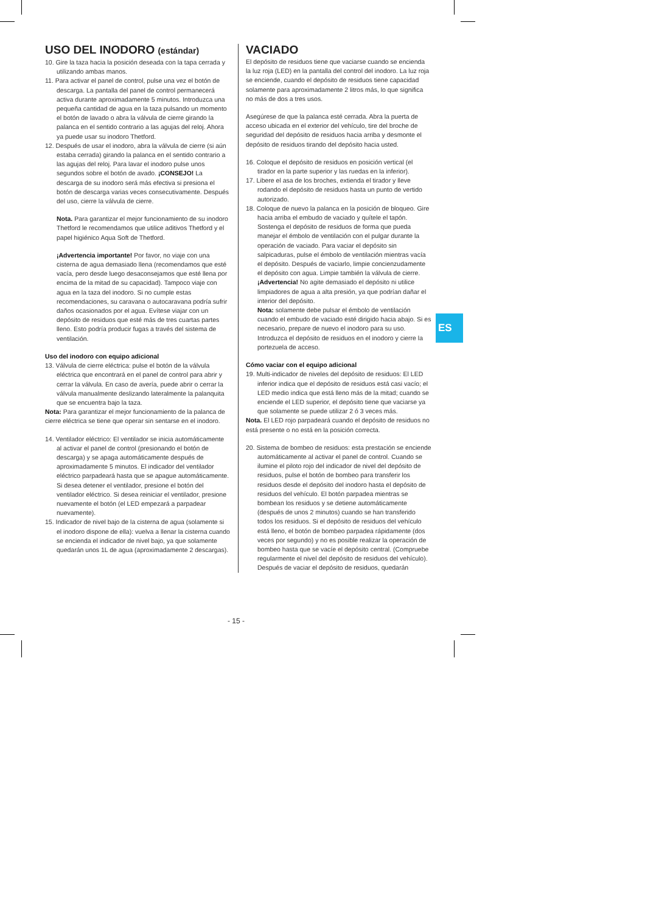USO DEL INODORO (estándar)
10. Gire la taza hacia la posición deseada con la tapa cerrada y utilizando ambas manos.
11. Para activar el panel de control, pulse una vez el botón de descarga. La pantalla del panel de control permanecerá activa durante aproximadamente 5 minutos. Introduzca una pequeña cantidad de agua en la taza pulsando un momento el botón de lavado o abra la válvula de cierre girando la palanca en el sentido contrario a las agujas del reloj. Ahora ya puede usar su inodoro Thetford.
12. Después de usar el inodoro, abra la válvula de cierre (si aún estaba cerrada) girando la palanca en el sentido contrario a las agujas del reloj. Para lavar el inodoro pulse unos segundos sobre el botón de avado. ¡CONSEJO! La descarga de su inodoro será más efectiva si presiona el botón de descarga varias veces consecutivamente. Después del uso, cierre la válvula de cierre.
Nota. Para garantizar el mejor funcionamiento de su inodoro Thetford le recomendamos que utilice aditivos Thetford y el papel higiénico Aqua Soft de Thetford.
¡Advertencia importante! Por favor, no viaje con una cisterna de agua demasiado llena (recomendamos que esté vacía, pero desde luego desaconsejamos que esté llena por encima de la mitad de su capacidad). Tampoco viaje con agua en la taza del inodoro. Si no cumple estas recomendaciones, su caravana o autocaravana podría sufrir daños ocasionados por el agua. Evítese viajar con un depósito de residuos que esté más de tres cuartas partes lleno. Esto podría producir fugas a través del sistema de ventilación.
Uso del inodoro con equipo adicional
13. Válvula de cierre eléctrica: pulse el botón de la válvula eléctrica que encontrará en el panel de control para abrir y cerrar la válvula. En caso de avería, puede abrir o cerrar la válvula manualmente deslizando lateralmente la palanquita que se encuentra bajo la taza.
Nota: Para garantizar el mejor funcionamiento de la palanca de cierre eléctrica se tiene que operar sin sentarse en el inodoro.
14. Ventilador eléctrico: El ventilador se inicia automáticamente al activar el panel de control (presionando el botón de descarga) y se apaga automáticamente después de aproximadamente 5 minutos. El indicador del ventilador eléctrico parpadeará hasta que se apague automáticamente. Si desea detener el ventilador, presione el botón del ventilador eléctrico. Si desea reiniciar el ventilador, presione nuevamente el botón (el LED empezará a parpadear nuevamente).
15. Indicador de nivel bajo de la cisterna de agua (solamente si el inodoro dispone de ella): vuelva a llenar la cisterna cuando se encienda el indicador de nivel bajo, ya que solamente quedarán unos 1L de agua (aproximadamente 2 descargas).
VACIADO
El depósito de residuos tiene que vaciarse cuando se encienda la luz roja (LED) en la pantalla del control del inodoro. La luz roja se enciende, cuando el depósito de residuos tiene capacidad solamente para aproximadamente 2 litros más, lo que significa no más de dos a tres usos.
Asegúrese de que la palanca esté cerrada. Abra la puerta de acceso ubicada en el exterior del vehículo, tire del broche de seguridad del depósito de residuos hacia arriba y desmonte el depósito de residuos tirando del depósito hacia usted.
16. Coloque el depósito de residuos en posición vertical (el tirador en la parte superior y las ruedas en la inferior).
17. Libere el asa de los broches, extienda el tirador y lleve rodando el depósito de residuos hasta un punto de vertido autorizado.
18. Coloque de nuevo la palanca en la posición de bloqueo. Gire hacia arriba el embudo de vaciado y quítele el tapón. Sostenga el depósito de residuos de forma que pueda manejar el émbolo de ventilación con el pulgar durante la operación de vaciado. Para vaciar el depósito sin salpicaduras, pulse el émbolo de ventilación mientras vacía el depósito. Después de vaciarlo, limpie concienzudamente el depósito con agua. Limpie también la válvula de cierre.
¡Advertencia! No agite demasiado el depósito ni utilice limpiadores de agua a alta presión, ya que podrían dañar el interior del depósito.
Nota: solamente debe pulsar el émbolo de ventilación cuando el embudo de vaciado esté dirigido hacia abajo. Si es necesario, prepare de nuevo el inodoro para su uso. Introduzca el depósito de residuos en el inodoro y cierre la portezuela de acceso.
Cómo vaciar con el equipo adicional
19. Multi-indicador de niveles del depósito de residuos: El LED inferior indica que el depósito de residuos está casi vacío; el LED medio indica que está lleno más de la mitad; cuando se enciende el LED superior, el depósito tiene que vaciarse ya que solamente se puede utilizar 2 ó 3 veces más.
Nota. El LED rojo parpadeará cuando el depósito de residuos no está presente o no está en la posición correcta.
20. Sistema de bombeo de residuos: esta prestación se enciende automáticamente al activar el panel de control. Cuando se ilumine el piloto rojo del indicador de nivel del depósito de residuos, pulse el botón de bombeo para transferir los residuos desde el depósito del inodoro hasta el depósito de residuos del vehículo. El botón parpadea mientras se bombean los residuos y se detiene automáticamente (después de unos 2 minutos) cuando se han transferido todos los residuos. Si el depósito de residuos del vehículo está lleno, el botón de bombeo parpadea rápidamente (dos veces por segundo) y no es posible realizar la operación de bombeo hasta que se vacíe el depósito central. (Compruebe regularmente el nivel del depósito de residuos del vehículo). Después de vaciar el depósito de residuos, quedarán
ES
- 15 -